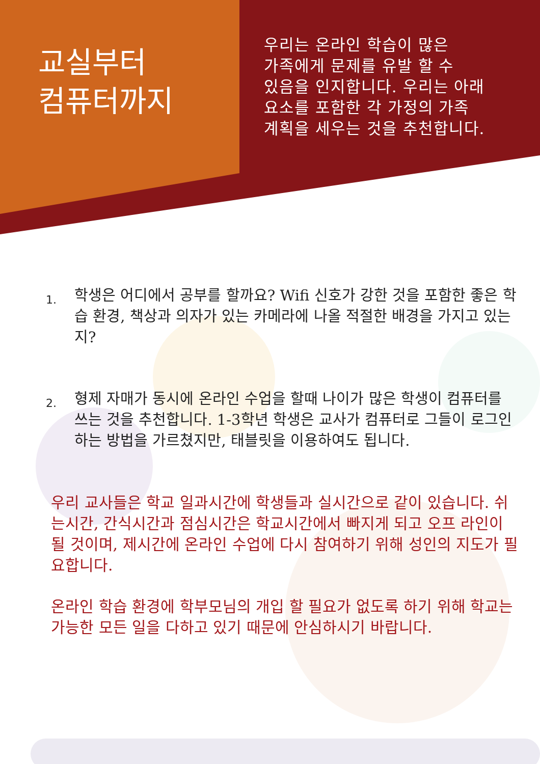교실부터
컴퓨터까지
우리는 온라인 학습이 많은
가족에게 문제를 유발 할 수
있음을 인지합니다. 우리는 아래
요소를 포함한 각 가정의 가족
계획을 세우는 것을 추천합니다.
1. 학생은 어디에서 공부를 할까요? Wifi 신호가 강한 것을 포함한 좋은 학습 환경, 책상과 의자가 있는 카메라에 나올 적절한 배경을 가지고 있는지?
2. 형제 자매가 동시에 온라인 수업을 할때 나이가 많은 학생이 컴퓨터를 쓰는 것을 추천합니다. 1-3학년 학생은 교사가 컴퓨터로 그들이 로그인 하는 방법을 가르쳤지만, 태블릿을 이용하여도 됩니다.
우리 교사들은 학교 일과시간에 학생들과 실시간으로 같이 있습니다. 쉬는시간, 간식시간과 점심시간은 학교시간에서 빠지게 되고 오프 라인이 될 것이며, 제시간에 온라인 수업에 다시 참여하기 위해 성인의 지도가 필요합니다.
온라인 학습 환경에 학부모님의 개입 할 필요가 없도록 하기 위해 학교는 가능한 모든 일을 다하고 있기 때문에 안심하시기 바랍니다.